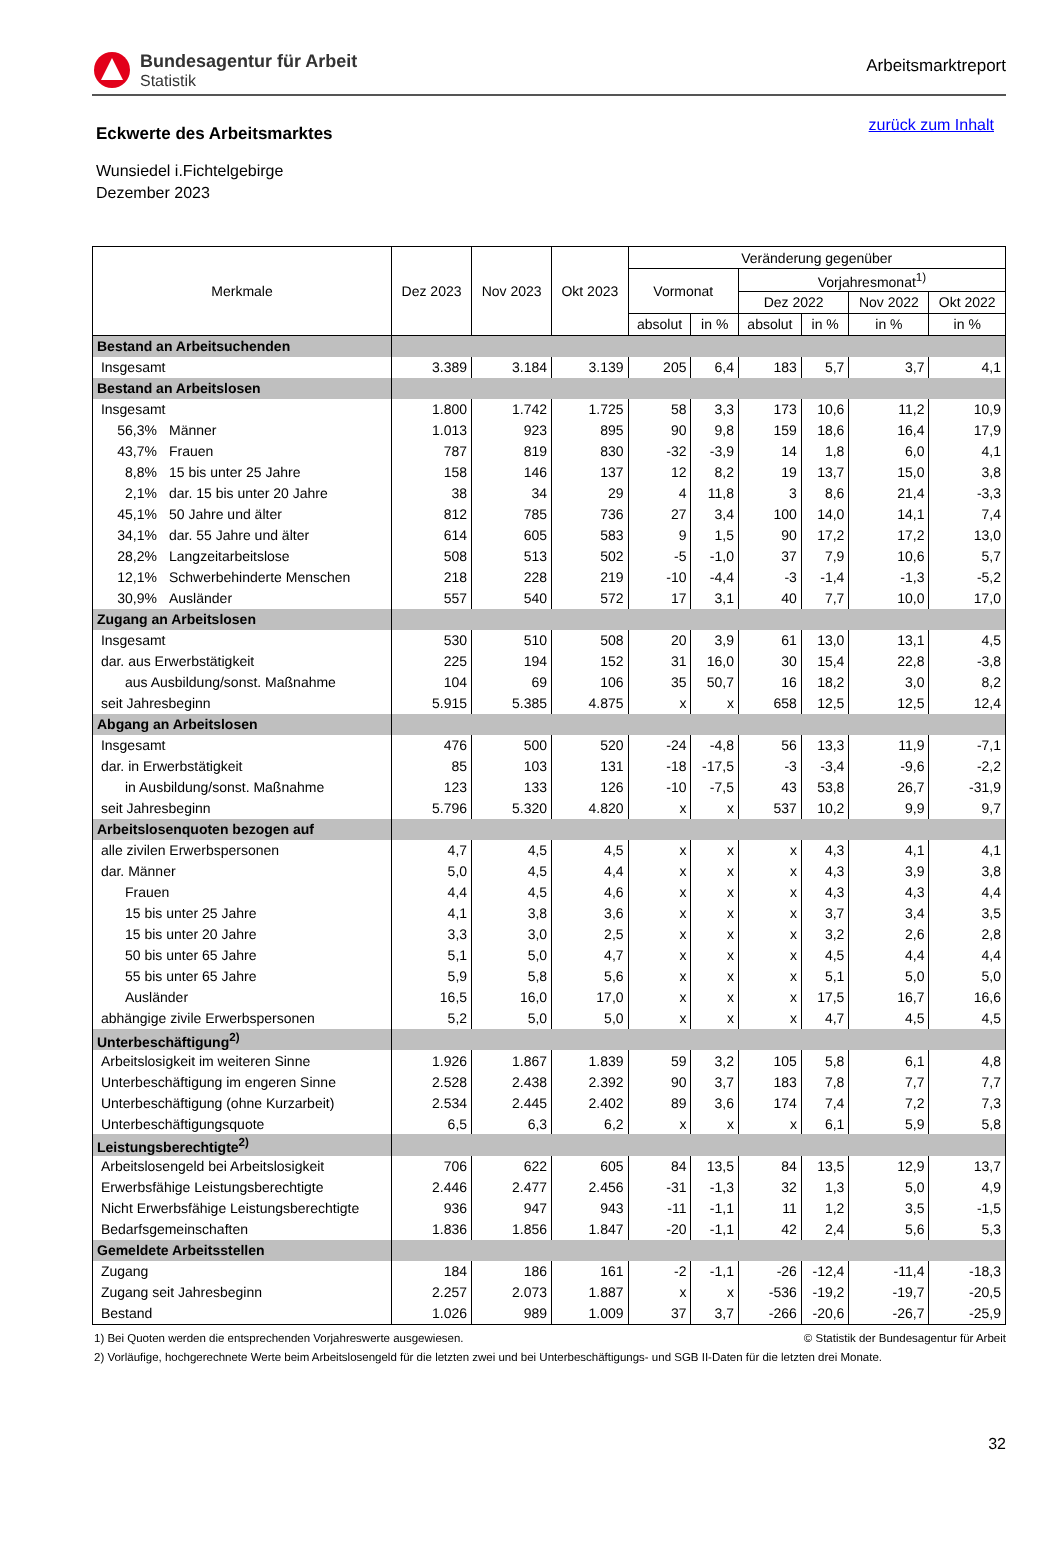Bundesagentur für Arbeit
Statistik
Arbeitsmarktreport
Eckwerte des Arbeitsmarktes
zurück zum Inhalt
Wunsiedel i.Fichtelgebirge
Dezember 2023
| Merkmale | Dez 2023 | Nov 2023 | Okt 2023 | Veränderung gegenüber | | | | | |
| --- | --- | --- | --- | --- | --- | --- | --- | --- | --- |
| | | | | Vormonat | | Vorjahresmonat<sup>1)</sup> | | | |
| | | | | | | Dez 2022 | | Nov 2022 | Okt 2022 |
| | | | | absolut | in % | absolut | in % | in % | in % |
| Bestand an Arbeitsuchenden | | | | | | | | | |
| Insgesamt | 3.389 | 3.184 | 3.139 | 205 | 6,4 | 183 | 5,7 | 3,7 | 4,1 |
| Bestand an Arbeitslosen | | | | | | | | | |
| Insgesamt | 1.800 | 1.742 | 1.725 | 58 | 3,3 | 173 | 10,6 | 11,2 | 10,9 |
| 56,3% Männer | 1.013 | 923 | 895 | 90 | 9,8 | 159 | 18,6 | 16,4 | 17,9 |
| 43,7% Frauen | 787 | 819 | 830 | -32 | -3,9 | 14 | 1,8 | 6,0 | 4,1 |
| 8,8% 15 bis unter 25 Jahre | 158 | 146 | 137 | 12 | 8,2 | 19 | 13,7 | 15,0 | 3,8 |
| 2,1% dar. 15 bis unter 20 Jahre | 38 | 34 | 29 | 4 | 11,8 | 3 | 8,6 | 21,4 | -3,3 |
| 45,1% 50 Jahre und älter | 812 | 785 | 736 | 27 | 3,4 | 100 | 14,0 | 14,1 | 7,4 |
| 34,1% dar. 55 Jahre und älter | 614 | 605 | 583 | 9 | 1,5 | 90 | 17,2 | 17,2 | 13,0 |
| 28,2% Langzeitarbeitslose | 508 | 513 | 502 | -5 | -1,0 | 37 | 7,9 | 10,6 | 5,7 |
| 12,1% Schwerbehinderte Menschen | 218 | 228 | 219 | -10 | -4,4 | -3 | -1,4 | -1,3 | -5,2 |
| 30,9% Ausländer | 557 | 540 | 572 | 17 | 3,1 | 40 | 7,7 | 10,0 | 17,0 |
| Zugang an Arbeitslosen | | | | | | | | | |
| Insgesamt | 530 | 510 | 508 | 20 | 3,9 | 61 | 13,0 | 13,1 | 4,5 |
| dar. aus Erwerbstätigkeit | 225 | 194 | 152 | 31 | 16,0 | 30 | 15,4 | 22,8 | -3,8 |
| aus Ausbildung/sonst. Maßnahme | 104 | 69 | 106 | 35 | 50,7 | 16 | 18,2 | 3,0 | 8,2 |
| seit Jahresbeginn | 5.915 | 5.385 | 4.875 | x | x | 658 | 12,5 | 12,5 | 12,4 |
| Abgang an Arbeitslosen | | | | | | | | | |
| Insgesamt | 476 | 500 | 520 | -24 | -4,8 | 56 | 13,3 | 11,9 | -7,1 |
| dar. in Erwerbstätigkeit | 85 | 103 | 131 | -18 | -17,5 | -3 | -3,4 | -9,6 | -2,2 |
| in Ausbildung/sonst. Maßnahme | 123 | 133 | 126 | -10 | -7,5 | 43 | 53,8 | 26,7 | -31,9 |
| seit Jahresbeginn | 5.796 | 5.320 | 4.820 | x | x | 537 | 10,2 | 9,9 | 9,7 |
| Arbeitslosenquoten bezogen auf | | | | | | | | | |
| alle zivilen Erwerbspersonen | 4,7 | 4,5 | 4,5 | x | x | x | 4,3 | 4,1 | 4,1 |
| dar. Männer | 5,0 | 4,5 | 4,4 | x | x | x | 4,3 | 3,9 | 3,8 |
| Frauen | 4,4 | 4,5 | 4,6 | x | x | x | 4,3 | 4,3 | 4,4 |
| 15 bis unter 25 Jahre | 4,1 | 3,8 | 3,6 | x | x | x | 3,7 | 3,4 | 3,5 |
| 15 bis unter 20 Jahre | 3,3 | 3,0 | 2,5 | x | x | x | 3,2 | 2,6 | 2,8 |
| 50 bis unter 65 Jahre | 5,1 | 5,0 | 4,7 | x | x | x | 4,5 | 4,4 | 4,4 |
| 55 bis unter 65 Jahre | 5,9 | 5,8 | 5,6 | x | x | x | 5,1 | 5,0 | 5,0 |
| Ausländer | 16,5 | 16,0 | 17,0 | x | x | x | 17,5 | 16,7 | 16,6 |
| abhängige zivile Erwerbspersonen | 5,2 | 5,0 | 5,0 | x | x | x | 4,7 | 4,5 | 4,5 |
| Unterbeschäftigung<sup>2)</sup> | | | | | | | | | |
| Arbeitslosigkeit im weiteren Sinne | 1.926 | 1.867 | 1.839 | 59 | 3,2 | 105 | 5,8 | 6,1 | 4,8 |
| Unterbeschäftigung im engeren Sinne | 2.528 | 2.438 | 2.392 | 90 | 3,7 | 183 | 7,8 | 7,7 | 7,7 |
| Unterbeschäftigung (ohne Kurzarbeit) | 2.534 | 2.445 | 2.402 | 89 | 3,6 | 174 | 7,4 | 7,2 | 7,3 |
| Unterbeschäftigungsquote | 6,5 | 6,3 | 6,2 | x | x | x | 6,1 | 5,9 | 5,8 |
| Leistungsberechtigte<sup>2)</sup> | | | | | | | | | |
| Arbeitslosengeld bei Arbeitslosigkeit | 706 | 622 | 605 | 84 | 13,5 | 84 | 13,5 | 12,9 | 13,7 |
| Erwerbsfähige Leistungsberechtigte | 2.446 | 2.477 | 2.456 | -31 | -1,3 | 32 | 1,3 | 5,0 | 4,9 |
| Nicht Erwerbsfähige Leistungsberechtigte | 936 | 947 | 943 | -11 | -1,1 | 11 | 1,2 | 3,5 | -1,5 |
| Bedarfsgemeinschaften | 1.836 | 1.856 | 1.847 | -20 | -1,1 | 42 | 2,4 | 5,6 | 5,3 |
| Gemeldete Arbeitsstellen | | | | | | | | | |
| Zugang | 184 | 186 | 161 | -2 | -1,1 | -26 | -12,4 | -11,4 | -18,3 |
| Zugang seit Jahresbeginn | 2.257 | 2.073 | 1.887 | x | x | -536 | -19,2 | -19,7 | -20,5 |
| Bestand | 1.026 | 989 | 1.009 | 37 | 3,7 | -266 | -20,6 | -26,7 | -25,9 |
1) Bei Quoten werden die entsprechenden Vorjahreswerte ausgewiesen. © Statistik der Bundesagentur für Arbeit
2) Vorläufige, hochgerechnete Werte beim Arbeitslosengeld für die letzten zwei und bei Unterbeschäftigungs- und SGB II-Daten für die letzten drei Monate.
32